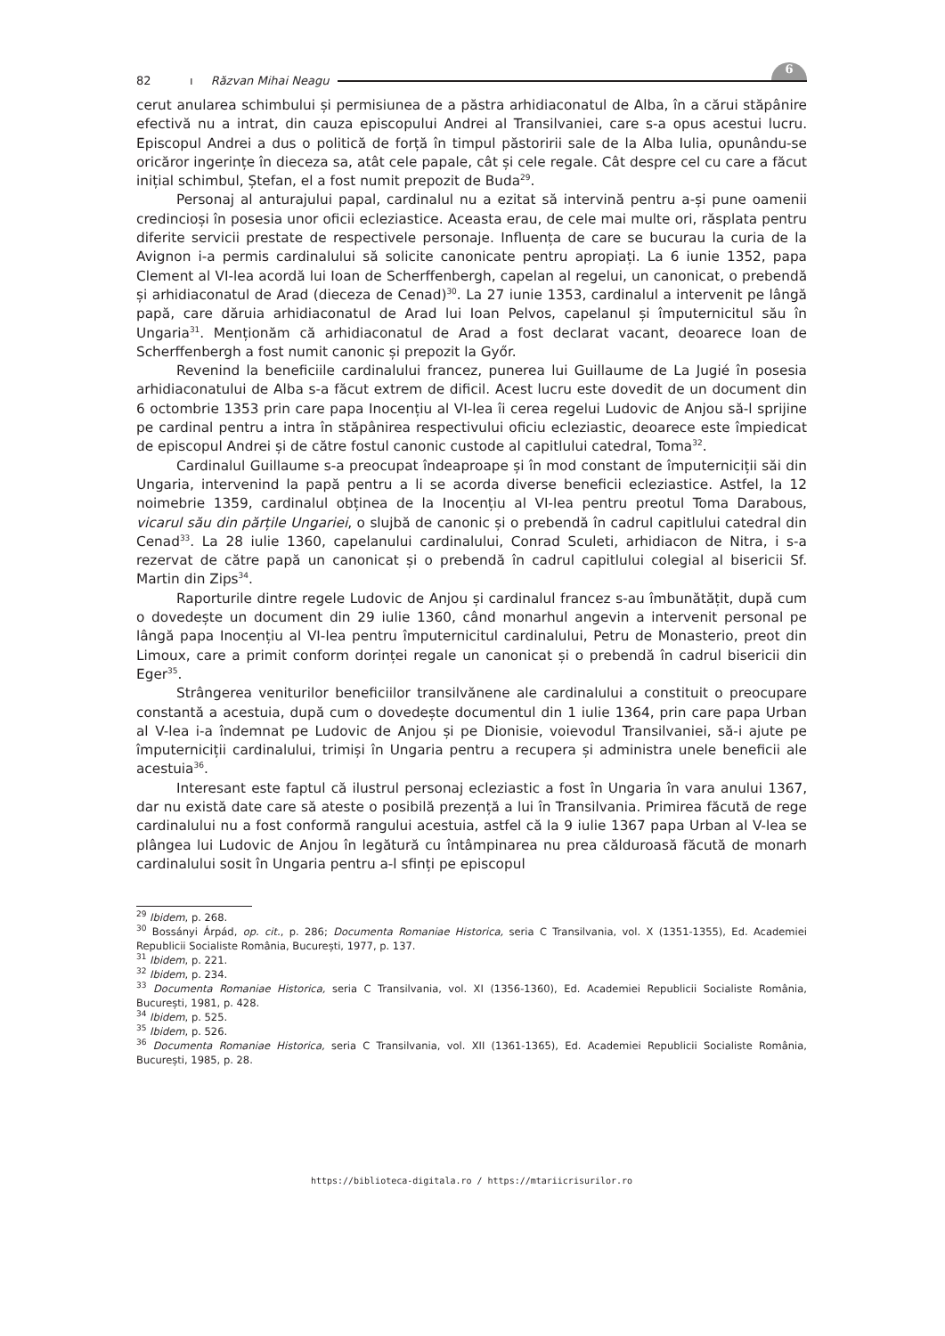82 ı Răzvan Mihai Neagu
6
cerut anularea schimbului și permisiunea de a păstra arhidiaconatul de Alba, în a cărui stăpânire efectivă nu a intrat, din cauza episcopului Andrei al Transilvaniei, care s-a opus acestui lucru. Episcopul Andrei a dus o politică de forță în timpul păstoririi sale de la Alba Iulia, opunându-se oricăror ingerințe în dieceza sa, atât cele papale, cât și cele regale. Cât despre cel cu care a făcut inițial schimbul, Ștefan, el a fost numit prepozit de Buda<sup>29</sup>.
Personaj al anturajului papal, cardinalul nu a ezitat să intervină pentru a-și pune oamenii credincioși în posesia unor oficii ecleziastice. Aceasta erau, de cele mai multe ori, răsplata pentru diferite servicii prestate de respectivele personaje. Influența de care se bucurau la curia de la Avignon i-a permis cardinalului să solicite canonicate pentru apropiați. La 6 iunie 1352, papa Clement al VI-lea acordă lui Ioan de Scherffenbergh, capelan al regelui, un canonicat, o prebendă și arhidiaconatul de Arad (dieceza de Cenad)<sup>30</sup>. La 27 iunie 1353, cardinalul a intervenit pe lângă papă, care dăruia arhidiaconatul de Arad lui Ioan Pelvos, capelanul și împuternicitul său în Ungaria<sup>31</sup>. Menționăm că arhidiaconatul de Arad a fost declarat vacant, deoarece Ioan de Scherffenbergh a fost numit canonic și prepozit la Győr.
Revenind la beneficiile cardinalului francez, punerea lui Guillaume de La Jugié în posesia arhidiaconatului de Alba s-a făcut extrem de dificil. Acest lucru este dovedit de un document din 6 octombrie 1353 prin care papa Inocențiu al VI-lea îi cerea regelui Ludovic de Anjou să-l sprijine pe cardinal pentru a intra în stăpânirea respectivului oficiu ecleziastic, deoarece este împiedicat de episcopul Andrei și de către fostul canonic custode al capitlului catedral, Toma<sup>32</sup>.
Cardinalul Guillaume s-a preocupat îndeaproape și în mod constant de împuterniciții săi din Ungaria, intervenind la papă pentru a li se acorda diverse beneficii ecleziastice. Astfel, la 12 noimebrie 1359, cardinalul obținea de la Inocențiu al VI-lea pentru preotul Toma Darabous, vicarul său din părțile Ungariei, o slujbă de canonic și o prebendă în cadrul capitlului catedral din Cenad<sup>33</sup>. La 28 iulie 1360, capelanului cardinalului, Conrad Sculeti, arhidiacon de Nitra, i s-a rezervat de către papă un canonicat și o prebendă în cadrul capitlului colegial al bisericii Sf. Martin din Zips<sup>34</sup>.
Raporturile dintre regele Ludovic de Anjou și cardinalul francez s-au îmbunătățit, după cum o dovedește un document din 29 iulie 1360, când monarhul angevin a intervenit personal pe lângă papa Inocențiu al VI-lea pentru împuternicitul cardinalului, Petru de Monasterio, preot din Limoux, care a primit conform dorinței regale un canonicat și o prebendă în cadrul bisericii din Eger<sup>35</sup>.
Strângerea veniturilor beneficiilor transilvănene ale cardinalului a constituit o preocupare constantă a acestuia, după cum o dovedește documentul din 1 iulie 1364, prin care papa Urban al V-lea i-a îndemnat pe Ludovic de Anjou și pe Dionisie, voievodul Transilvaniei, să-i ajute pe împuterniciții cardinalului, trimiși în Ungaria pentru a recupera și administra unele beneficii ale acestuia<sup>36</sup>.
Interesant este faptul că ilustrul personaj ecleziastic a fost în Ungaria în vara anului 1367, dar nu există date care să ateste o posibilă prezență a lui în Transilvania. Primirea făcută de rege cardinalului nu a fost conformă rangului acestuia, astfel că la 9 iulie 1367 papa Urban al V-lea se plângea lui Ludovic de Anjou în legătură cu întâmpinarea nu prea călduroasă făcută de monarh cardinalului sosit în Ungaria pentru a-l sfinți pe episcopul
<sup>29</sup> Ibidem, p. 268.
<sup>30</sup> Bossányi Árpád, op. cit., p. 286; Documenta Romaniae Historica, seria C Transilvania, vol. X (1351-1355), Ed. Academiei Republicii Socialiste România, București, 1977, p. 137.
<sup>31</sup> Ibidem, p. 221.
<sup>32</sup> Ibidem, p. 234.
<sup>33</sup> Documenta Romaniae Historica, seria C Transilvania, vol. XI (1356-1360), Ed. Academiei Republicii Socialiste România, București, 1981, p. 428.
<sup>34</sup> Ibidem, p. 525.
<sup>35</sup> Ibidem, p. 526.
<sup>36</sup> Documenta Romaniae Historica, seria C Transilvania, vol. XII (1361-1365), Ed. Academiei Republicii Socialiste România, București, 1985, p. 28.
https://biblioteca-digitala.ro / https://mtariicrisurilor.ro